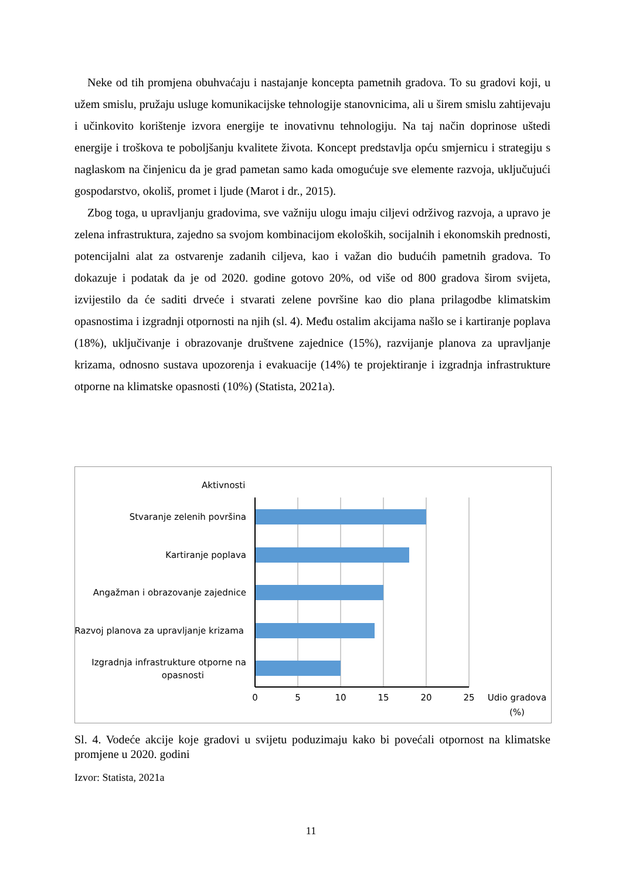Neke od tih promjena obuhvaćaju i nastajanje koncepta pametnih gradova. To su gradovi koji, u užem smislu, pružaju usluge komunikacijske tehnologije stanovnicima, ali u širem smislu zahtijevaju i učinkovito korištenje izvora energije te inovativnu tehnologiju. Na taj način doprinose uštedi energije i troškova te poboljšanju kvalitete života. Koncept predstavlja opću smjernicu i strategiju s naglaskom na činjenicu da je grad pametan samo kada omogućuje sve elemente razvoja, uključujući gospodarstvo, okoliš, promet i ljude (Marot i dr., 2015).
Zbog toga, u upravljanju gradovima, sve važniju ulogu imaju ciljevi održivog razvoja, a upravo je zelena infrastruktura, zajedno sa svojom kombinacijom ekoloških, socijalnih i ekonomskih prednosti, potencijalni alat za ostvarenje zadanih ciljeva, kao i važan dio budućih pametnih gradova. To dokazuje i podatak da je od 2020. godine gotovo 20%, od više od 800 gradova širom svijeta, izvijestilo da će saditi drveće i stvarati zelene površine kao dio plana prilagodbe klimatskim opasnostima i izgradnji otpornosti na njih (sl. 4). Među ostalim akcijama našlo se i kartiranje poplava (18%), uključivanje i obrazovanje društvene zajednice (15%), razvijanje planova za upravljanje krizama, odnosno sustava upozorenja i evakuacije (14%) te projektiranje i izgradnja infrastrukture otporne na klimatske opasnosti (10%) (Statista, 2021a).
Aktivnosti
Stvaranje zelenih površina
Kartiranje poplava
Angažman i obrazovanje zajednice
Razvoj planova za upravljanje krizama
Izgradnja infrastrukture otporne na
opasnosti
0
5
10
15
20
25
Udio gradova
(%)
Sl. 4. Vodeće akcije koje gradovi u svijetu poduzimaju kako bi povećali otpornost na klimatske promjene u 2020. godini
Izvor: Statista, 2021a
11